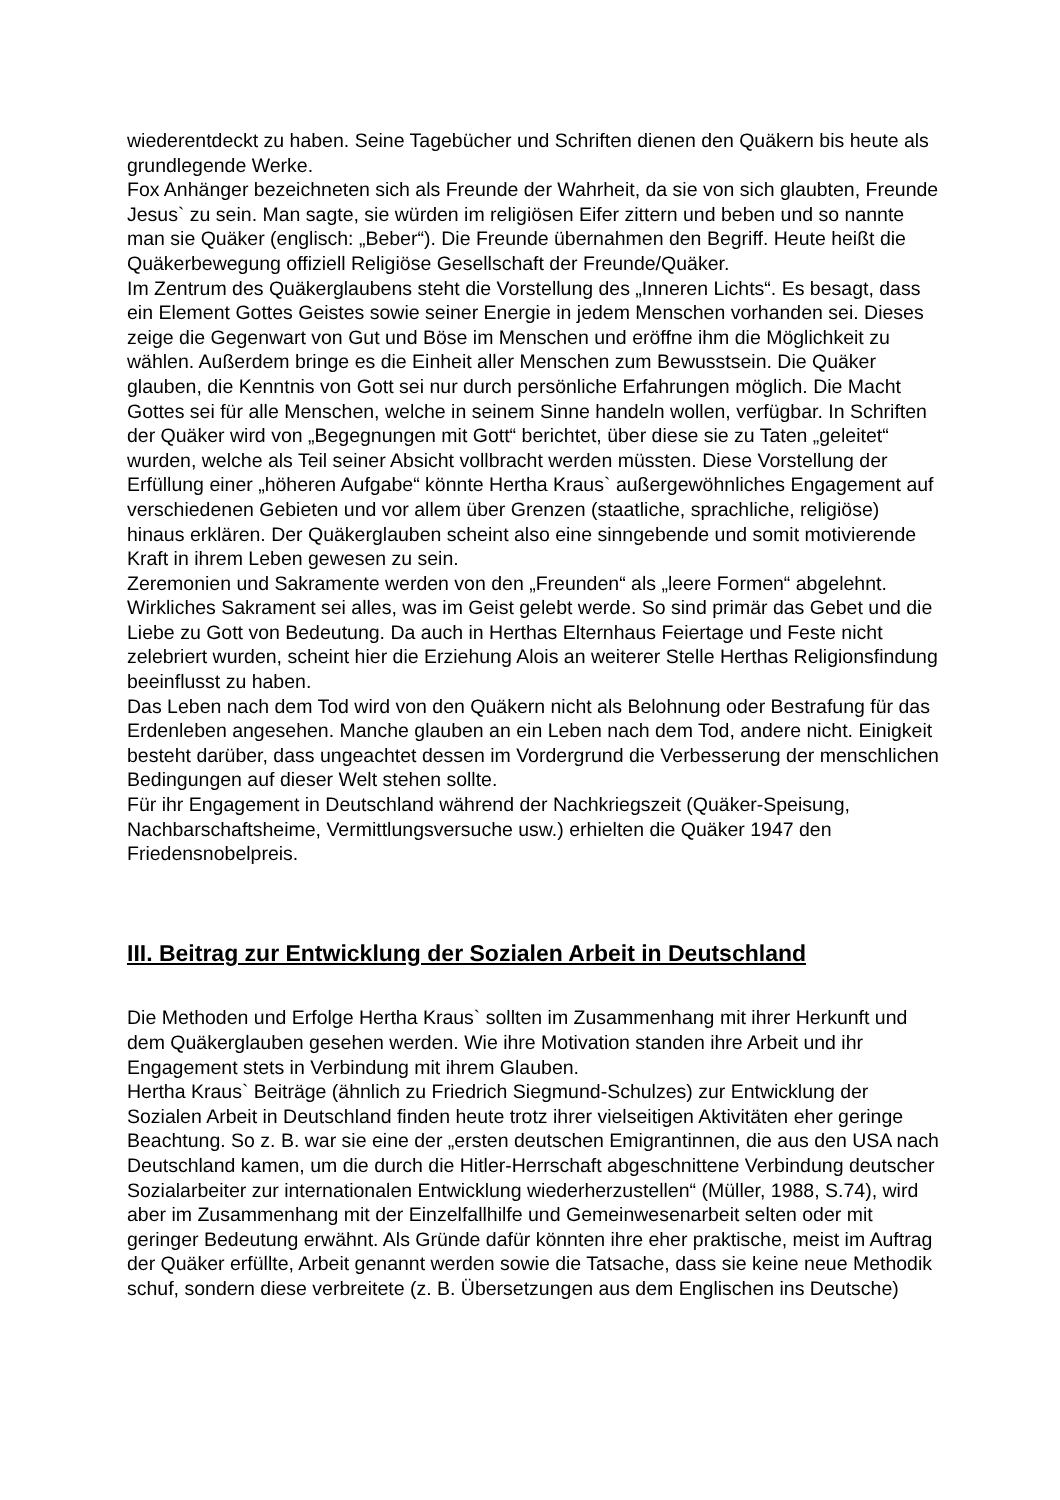wiederentdeckt zu haben. Seine Tagebücher und Schriften dienen den Quäkern bis heute als grundlegende Werke.
Fox Anhänger bezeichneten sich als Freunde der Wahrheit, da sie von sich glaubten, Freunde Jesus` zu sein. Man sagte, sie würden im religiösen Eifer zittern und beben und so nannte man sie Quäker (englisch: „Beber“). Die Freunde übernahmen den Begriff. Heute heißt die Quäkerbewegung offiziell Religiöse Gesellschaft der Freunde/Quäker.
Im Zentrum des Quäkerglaubens steht die Vorstellung des „Inneren Lichts“. Es besagt, dass ein Element Gottes Geistes sowie seiner Energie in jedem Menschen vorhanden sei. Dieses zeige die Gegenwart von Gut und Böse im Menschen und eröffne ihm die Möglichkeit zu wählen. Außerdem bringe es die Einheit aller Menschen zum Bewusstsein. Die Quäker glauben, die Kenntnis von Gott sei nur durch persönliche Erfahrungen möglich. Die Macht Gottes sei für alle Menschen, welche in seinem Sinne handeln wollen, verfügbar. In Schriften der Quäker wird von „Begegnungen mit Gott“ berichtet, über diese sie zu Taten „geleitet“ wurden, welche als Teil seiner Absicht vollbracht werden müssten. Diese Vorstellung der Erfüllung einer „höheren Aufgabe“ könnte Hertha Kraus` außergewöhnliches Engagement auf verschiedenen Gebieten und vor allem über Grenzen (staatliche, sprachliche, religiöse) hinaus erklären. Der Quäkerglauben scheint also eine sinngebende und somit motivierende Kraft in ihrem Leben gewesen zu sein.
Zeremonien und Sakramente werden von den „Freunden“ als „leere Formen“ abgelehnt. Wirkliches Sakrament sei alles, was im Geist gelebt werde. So sind primär das Gebet und die Liebe zu Gott von Bedeutung. Da auch in Herthas Elternhaus Feiertage und Feste nicht zelebriert wurden, scheint hier die Erziehung Alois an weiterer Stelle Herthas Religionsfindung beeinflusst zu haben.
Das Leben nach dem Tod wird von den Quäkern nicht als Belohnung oder Bestrafung für das Erdenleben angesehen. Manche glauben an ein Leben nach dem Tod, andere nicht. Einigkeit besteht darüber, dass ungeachtet dessen im Vordergrund die Verbesserung der menschlichen Bedingungen auf dieser Welt stehen sollte.
Für ihr Engagement in Deutschland während der Nachkriegszeit (Quäker-Speisung, Nachbarschaftsheime, Vermittlungsversuche usw.) erhielten die Quäker 1947 den Friedensnobelpreis.
III. Beitrag zur Entwicklung der Sozialen Arbeit in Deutschland
Die Methoden und Erfolge Hertha Kraus` sollten im Zusammenhang mit ihrer Herkunft und dem Quäkerglauben gesehen werden. Wie ihre Motivation standen ihre Arbeit und ihr Engagement stets in Verbindung mit ihrem Glauben.
Hertha Kraus` Beiträge (ähnlich zu Friedrich Siegmund-Schulzes) zur Entwicklung der Sozialen Arbeit in Deutschland finden heute trotz ihrer vielseitigen Aktivitäten eher geringe Beachtung. So z. B. war sie eine der „ersten deutschen Emigrantinnen, die aus den USA nach Deutschland kamen, um die durch die Hitler-Herrschaft abgeschnittene Verbindung deutscher Sozialarbeiter zur internationalen Entwicklung wiederherzustellen“ (Müller, 1988, S.74), wird aber im Zusammenhang mit der Einzelfallhilfe und Gemeinwesenarbeit selten oder mit geringer Bedeutung erwähnt. Als Gründe dafür könnten ihre eher praktische, meist im Auftrag der Quäker erfüllte, Arbeit genannt werden sowie die Tatsache, dass sie keine neue Methodik schuf, sondern diese verbreitete (z. B. Übersetzungen aus dem Englischen ins Deutsche)